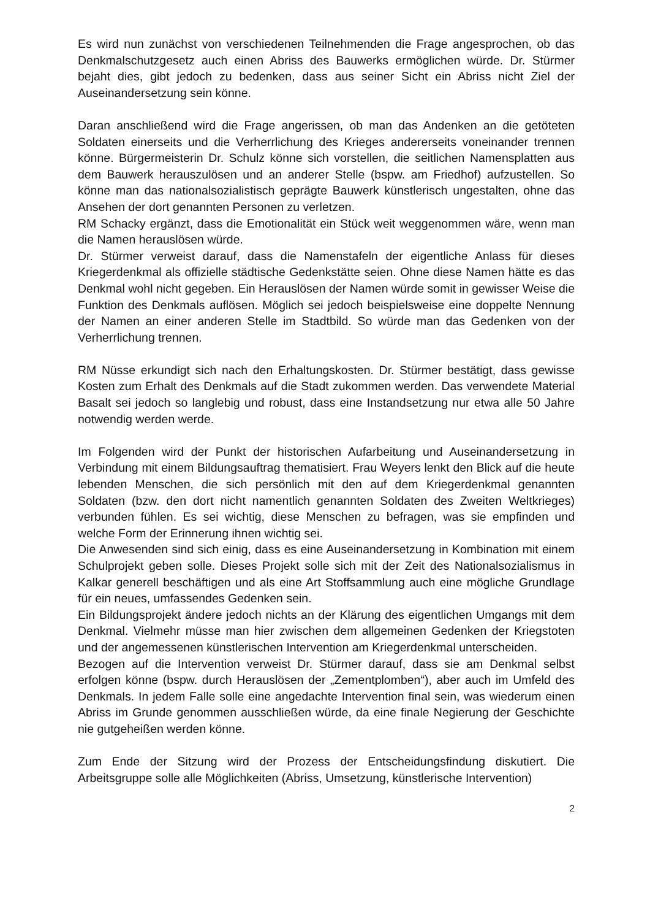Es wird nun zunächst von verschiedenen Teilnehmenden die Frage angesprochen, ob das Denkmalschutzgesetz auch einen Abriss des Bauwerks ermöglichen würde. Dr. Stürmer bejaht dies, gibt jedoch zu bedenken, dass aus seiner Sicht ein Abriss nicht Ziel der Auseinandersetzung sein könne.
Daran anschließend wird die Frage angerissen, ob man das Andenken an die getöteten Soldaten einerseits und die Verherrlichung des Krieges andererseits voneinander trennen könne. Bürgermeisterin Dr. Schulz könne sich vorstellen, die seitlichen Namensplatten aus dem Bauwerk herauszulösen und an anderer Stelle (bspw. am Friedhof) aufzustellen. So könne man das nationalsozialistisch geprägte Bauwerk künstlerisch ungestalten, ohne das Ansehen der dort genannten Personen zu verletzen.
RM Schacky ergänzt, dass die Emotionalität ein Stück weit weggenommen wäre, wenn man die Namen herauslösen würde.
Dr. Stürmer verweist darauf, dass die Namenstafeln der eigentliche Anlass für dieses Kriegerdenkmal als offizielle städtische Gedenkstätte seien. Ohne diese Namen hätte es das Denkmal wohl nicht gegeben. Ein Herauslösen der Namen würde somit in gewisser Weise die Funktion des Denkmals auflösen. Möglich sei jedoch beispielsweise eine doppelte Nennung der Namen an einer anderen Stelle im Stadtbild. So würde man das Gedenken von der Verherrlichung trennen.
RM Nüsse erkundigt sich nach den Erhaltungskosten. Dr. Stürmer bestätigt, dass gewisse Kosten zum Erhalt des Denkmals auf die Stadt zukommen werden. Das verwendete Material Basalt sei jedoch so langlebig und robust, dass eine Instandsetzung nur etwa alle 50 Jahre notwendig werden werde.
Im Folgenden wird der Punkt der historischen Aufarbeitung und Auseinandersetzung in Verbindung mit einem Bildungsauftrag thematisiert. Frau Weyers lenkt den Blick auf die heute lebenden Menschen, die sich persönlich mit den auf dem Kriegerdenkmal genannten Soldaten (bzw. den dort nicht namentlich genannten Soldaten des Zweiten Weltkrieges) verbunden fühlen. Es sei wichtig, diese Menschen zu befragen, was sie empfinden und welche Form der Erinnerung ihnen wichtig sei.
Die Anwesenden sind sich einig, dass es eine Auseinandersetzung in Kombination mit einem Schulprojekt geben solle. Dieses Projekt solle sich mit der Zeit des Nationalsozialismus in Kalkar generell beschäftigen und als eine Art Stoffsammlung auch eine mögliche Grundlage für ein neues, umfassendes Gedenken sein.
Ein Bildungsprojekt ändere jedoch nichts an der Klärung des eigentlichen Umgangs mit dem Denkmal. Vielmehr müsse man hier zwischen dem allgemeinen Gedenken der Kriegstoten und der angemessenen künstlerischen Intervention am Kriegerdenkmal unterscheiden.
Bezogen auf die Intervention verweist Dr. Stürmer darauf, dass sie am Denkmal selbst erfolgen könne (bspw. durch Herauslösen der „Zementplomben“), aber auch im Umfeld des Denkmals. In jedem Falle solle eine angedachte Intervention final sein, was wiederum einen Abriss im Grunde genommen ausschließen würde, da eine finale Negierung der Geschichte nie gutgeheißen werden könne.
Zum Ende der Sitzung wird der Prozess der Entscheidungsfindung diskutiert. Die Arbeitsgruppe solle alle Möglichkeiten (Abriss, Umsetzung, künstlerische Intervention)
2